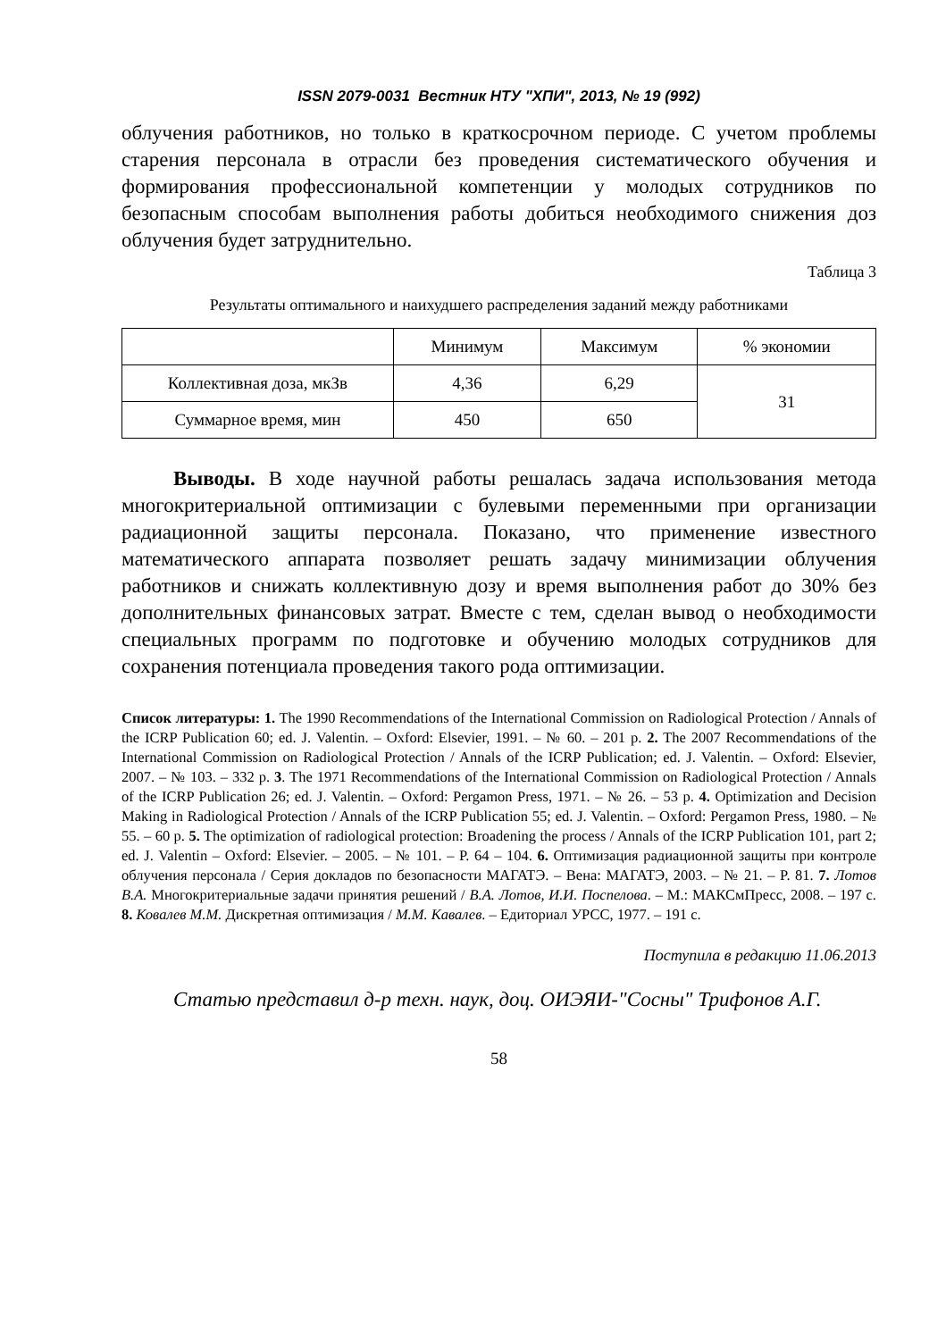ISSN 2079-0031 Вестник НТУ "ХПИ", 2013, № 19 (992)
облучения работников, но только в краткосрочном периоде. С учетом проблемы старения персонала в отрасли без проведения систематического обучения и формирования профессиональной компетенции у молодых сотрудников по безопасным способам выполнения работы добиться необходимого снижения доз облучения будет затруднительно.
Таблица 3
Результаты оптимального и наихудшего распределения заданий между работниками
| | Минимум | Максимум | % экономии |
| Коллективная доза, мкЗв | 4,36 | 6,29 | 31 |
| Суммарное время, мин | 450 | 650 | |
Выводы. В ходе научной работы решалась задача использования метода многокритериальной оптимизации с булевыми переменными при организации радиационной защиты персонала. Показано, что применение известного математического аппарата позволяет решать задачу минимизации облучения работников и снижать коллективную дозу и время выполнения работ до 30% без дополнительных финансовых затрат. Вместе с тем, сделан вывод о необходимости специальных программ по подготовке и обучению молодых сотрудников для сохранения потенциала проведения такого рода оптимизации.
Список литературы: 1. The 1990 Recommendations of the International Commission on Radiological Protection / Annals of the ICRP Publication 60; ed. J. Valentin. – Oxford: Elsevier, 1991. – № 60. – 201 p. 2. The 2007 Recommendations of the International Commission on Radiological Protection / Annals of the ICRP Publication; ed. J. Valentin. – Oxford: Elsevier, 2007. – № 103. – 332 p. 3. The 1971 Recommendations of the International Commission on Radiological Protection / Annals of the ICRP Publication 26; ed. J. Valentin. – Oxford: Pergamon Press, 1971. – № 26. – 53 p. 4. Optimization and Decision Making in Radiological Protection / Annals of the ICRP Publication 55; ed. J. Valentin. – Oxford: Pergamon Press, 1980. – № 55. – 60 p. 5. The optimization of radiological protection: Broadening the process / Annals of the ICRP Publication 101, part 2; ed. J. Valentin – Oxford: Elsevier. – 2005. – № 101. – P. 64 – 104. 6. Оптимизация радиационной защиты при контроле облучения персонала / Серия докладов по безопасности МАГАТЭ. – Вена: МАГАТЭ, 2003. – № 21. – P. 81. 7. Лотов В.А. Многокритериальные задачи принятия решений / В.А. Лотов, И.И. Поспелова. – М.: МАКСмПресс, 2008. – 197 с. 8. Ковалев М.М. Дискретная оптимизация / М.М. Кавалев. – Едиториал УРСС, 1977. – 191 с.
Поступила в редакцию 11.06.2013
Статью представил д-р техн. наук, доц. ОИЭЯИ-"Сосны" Трифонов А.Г.
58